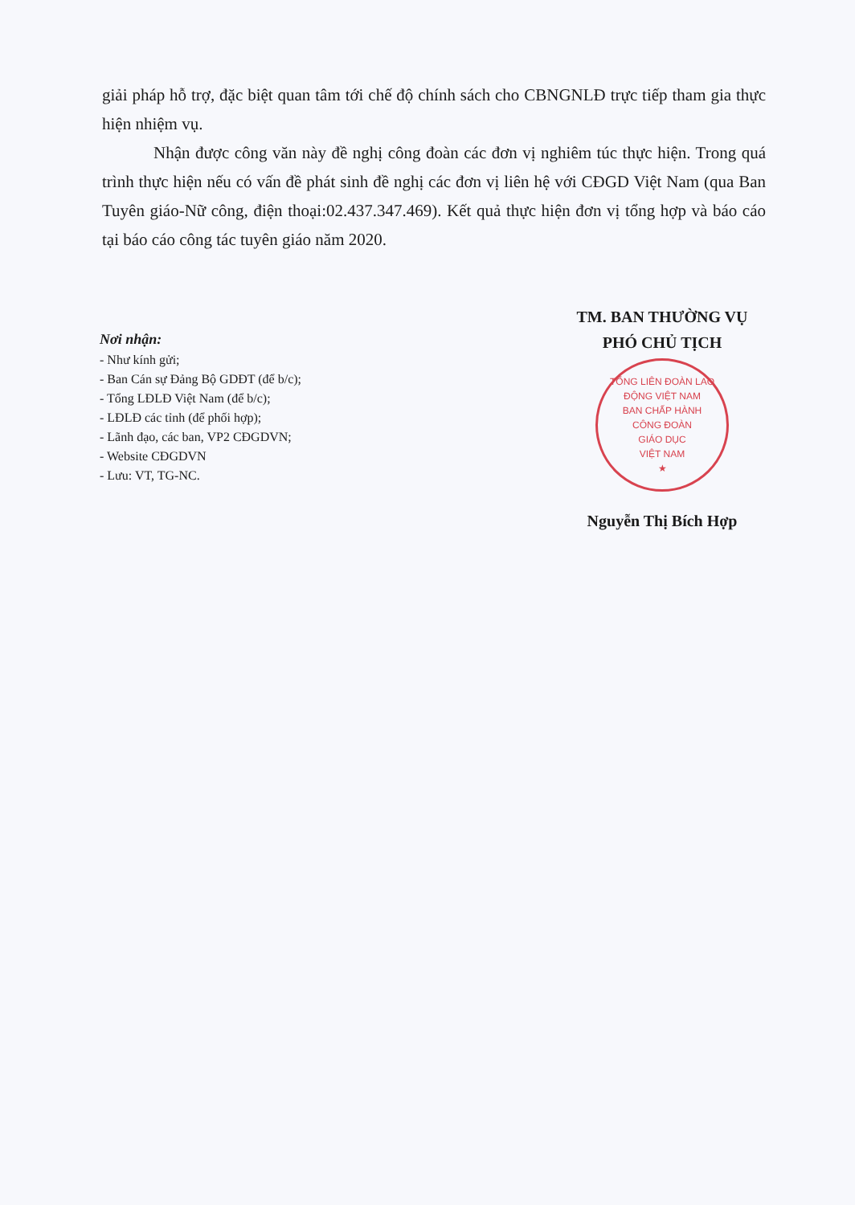giải pháp hỗ trợ, đặc biệt quan tâm tới chế độ chính sách cho CBNGNLĐ trực tiếp tham gia thực hiện nhiệm vụ.
Nhận được công văn này đề nghị công đoàn các đơn vị nghiêm túc thực hiện. Trong quá trình thực hiện nếu có vấn đề phát sinh đề nghị các đơn vị liên hệ với CĐGD Việt Nam (qua Ban Tuyên giáo-Nữ công, điện thoại:02.437.347.469). Kết quả thực hiện đơn vị tổng hợp và báo cáo tại báo cáo công tác tuyên giáo năm 2020.
Nơi nhận:
- Như kính gửi;
- Ban Cán sự Đảng Bộ GDĐT (để b/c);
- Tổng LĐLĐ Việt Nam (để b/c);
- LĐLĐ các tỉnh (để phối hợp);
- Lãnh đạo, các ban, VP2 CĐGDVN;
- Website CĐGDVN
- Lưu: VT, TG-NC.
TM. BAN THƯỜNG VỤ
PHÓ CHỦ TỊCH
TỔNG LIÊN ĐOÀN LAO ĐỘNG VIỆT NAM
BAN CHẤP HÀNH
CÔNG ĐOÀN
GIÁO DỤC
VIỆT NAM
★
Nguyễn Thị Bích Hợp